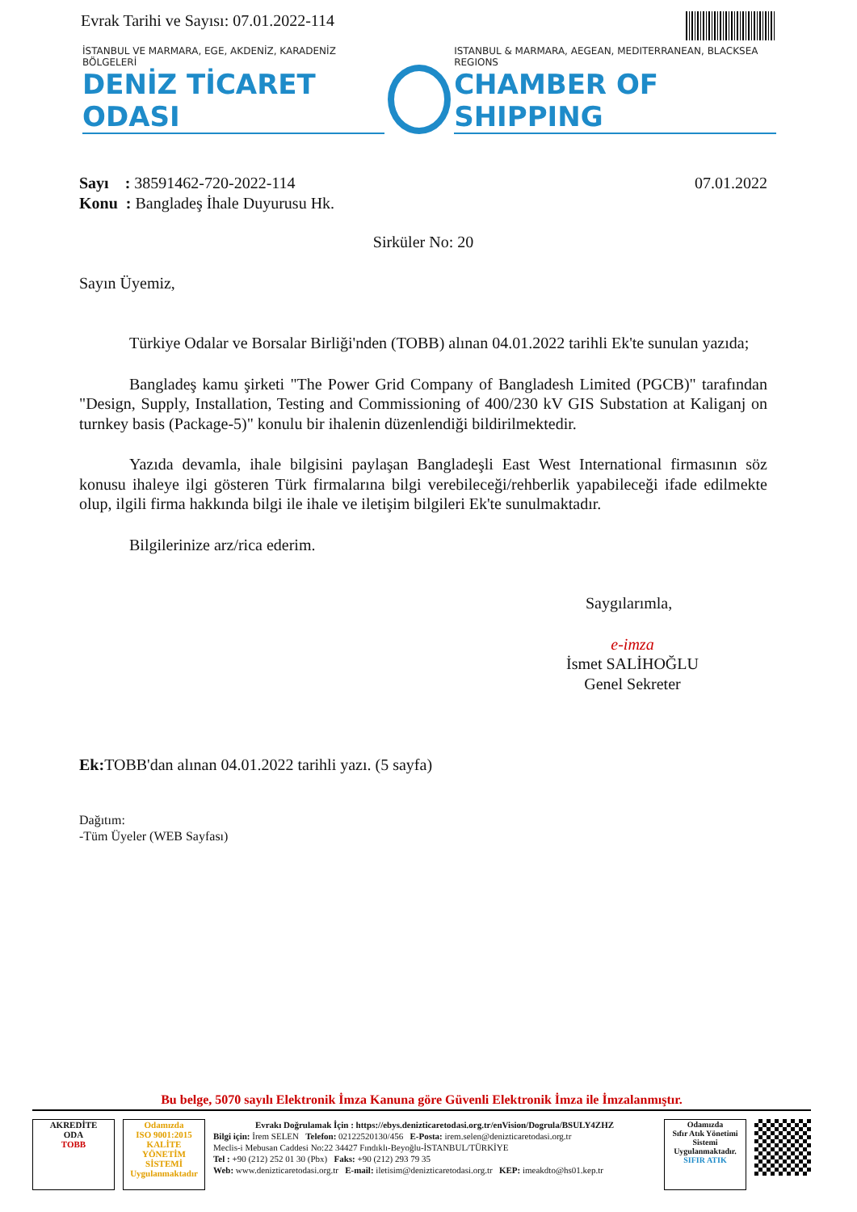Evrak Tarihi ve Sayısı: 07.01.2022-114
İSTANBUL VE MARMARA, EGE, AKDENİZ, KARADENİZ BÖLGELERİ
DENİZ TİCARET ODASI
ISTANBUL & MARMARA, AEGEAN, MEDITERRANEAN, BLACKSEA REGIONS
CHAMBER OF SHIPPING
Sayı : 38591462-720-2022-114
Konu : Bangladeş İhale Duyurusu Hk.
07.01.2022
Sirküler No: 20
Sayın Üyemiz,
Türkiye Odalar ve Borsalar Birliği'nden (TOBB) alınan 04.01.2022 tarihli Ek'te sunulan yazıda;
Bangladeş kamu şirketi "The Power Grid Company of Bangladesh Limited (PGCB)" tarafından "Design, Supply, Installation, Testing and Commissioning of 400/230 kV GIS Substation at Kaliganj on turnkey basis (Package-5)" konulu bir ihalenin düzenlendiği bildirilmektedir.
Yazıda devamla, ihale bilgisini paylaşan Bangladeşli East West International firmasının söz konusu ihaleye ilgi gösteren Türk firmalarına bilgi verebileceği/rehberlik yapabileceği ifade edilmekte olup, ilgili firma hakkında bilgi ile ihale ve iletişim bilgileri Ek'te sunulmaktadır.
Bilgilerinize arz/rica ederim.
Saygılarımla,
e-imza
İsmet SALİHOĞLU
Genel Sekreter
Ek: TOBB'dan alınan 04.01.2022 tarihli yazı. (5 sayfa)
Dağıtım:
-Tüm Üyeler (WEB Sayfası)
Bu belge, 5070 sayılı Elektronik İmza Kanuna göre Güvenli Elektronik İmza ile İmzalanmıştır.
AKREDİTE
ODA
TOBB
Odamızda
ISO 9001:2015
KALİTE
YÖNETİM
SİSTEMİ
Uygulanmaktadır
Evrakı Doğrulamak İçin : https://ebys.denizticaretodasi.org.tr/enVision/Dogrula/BSULY4ZHZ
Bilgi için: İrem SELEN Telefon: 02122520130/456 E-Posta: irem.selen@denizticaretodasi.org.tr
Meclis-i Mebusan Caddesi No:22 34427 Fındıklı-Beyoğlu-İSTANBUL/TÜRKİYE
Tel : +90 (212) 252 01 30 (Pbx) Faks: +90 (212) 293 79 35
Web: www.denizticaretodasi.org.tr E-mail: iletisim@denizticaretodasi.org.tr KEP: imeakdto@hs01.kep.tr
Odamızda
Sıfır Atık Yönetimi Sistemi Uygulanmaktadır.
SIFIR ATIK